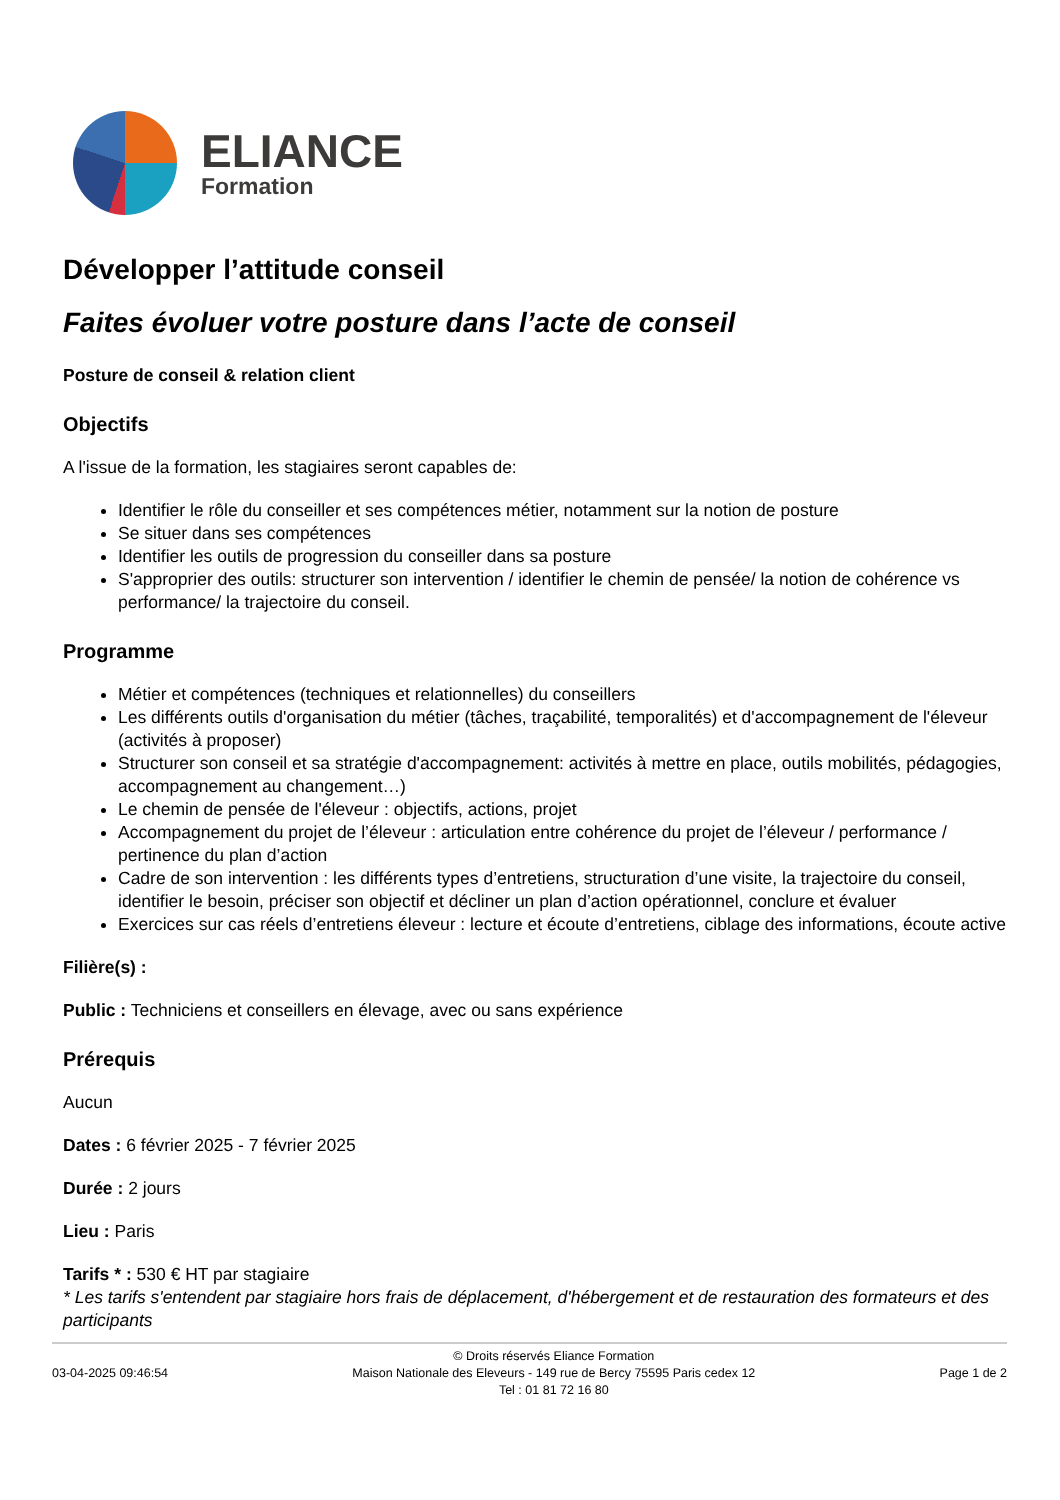ELIANCE
Formation
Développer l’attitude conseil
Faites évoluer votre posture dans l’acte de conseil
Posture de conseil & relation client
Objectifs
A l'issue de la formation, les stagiaires seront capables de:
Identifier le rôle du conseiller et ses compétences métier, notamment sur la notion de posture
Se situer dans ses compétences
Identifier les outils de progression du conseiller dans sa posture
S'approprier des outils: structurer son intervention / identifier le chemin de pensée/ la notion de cohérence vs performance/ la trajectoire du conseil.
Programme
Métier et compétences (techniques et relationnelles) du conseillers
Les différents outils d'organisation du métier (tâches, traçabilité, temporalités) et d'accompagnement de l'éleveur (activités à proposer)
Structurer son conseil et sa stratégie d'accompagnement: activités à mettre en place, outils mobilités, pédagogies, accompagnement au changement…)
Le chemin de pensée de l'éleveur : objectifs, actions, projet
Accompagnement du projet de l’éleveur : articulation entre cohérence du projet de l’éleveur / performance / pertinence du plan d’action
Cadre de son intervention : les différents types d’entretiens, structuration d’une visite, la trajectoire du conseil, identifier le besoin, préciser son objectif et décliner un plan d’action opérationnel, conclure et évaluer
Exercices sur cas réels d’entretiens éleveur : lecture et écoute d’entretiens, ciblage des informations, écoute active
Filière(s) :
Public : Techniciens et conseillers en élevage, avec ou sans expérience
Prérequis
Aucun
Dates : 6 février 2025 - 7 février 2025
Durée : 2 jours
Lieu : Paris
Tarifs * : 530 € HT par stagiaire
* Les tarifs s'entendent par stagiaire hors frais de déplacement, d'hébergement et de restauration des formateurs et des participants
03-04-2025 09:46:54
© Droits réservés Eliance Formation
Maison Nationale des Eleveurs - 149 rue de Bercy 75595 Paris cedex 12
Tel : 01 81 72 16 80
Page 1 de 2